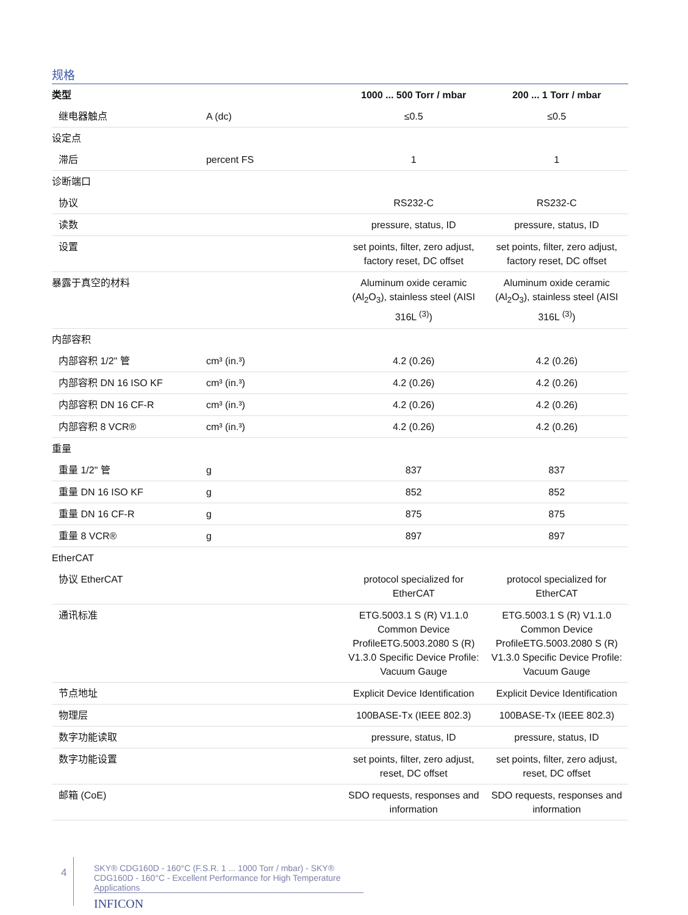规格
| 类型 | | 1000 ... 500 Torr / mbar | 200 ... 1 Torr / mbar |
| --- | --- | --- | --- |
| 继电器触点 | A (dc) | ≤0.5 | ≤0.5 |
| 设定点 | | | |
| 滞后 | percent FS | 1 | 1 |
| 诊断端口 | | | |
| 协议 | | RS232-C | RS232-C |
| 读数 | | pressure, status, ID | pressure, status, ID |
| 设置 | | set points, filter, zero adjust, factory reset, DC offset | set points, filter, zero adjust, factory reset, DC offset |
| 暴露于真空的材料 | | Aluminum oxide ceramic (Al<sub>2</sub>O<sub>3</sub>), stainless steel (AISI 316L <sup>(3)</sup>) | Aluminum oxide ceramic (Al<sub>2</sub>O<sub>3</sub>), stainless steel (AISI 316L <sup>(3)</sup>) |
| 内部容积 | | | |
| 内部容积 1/2" 管 | cm³ (in.³) | 4.2 (0.26) | 4.2 (0.26) |
| 内部容积 DN 16 ISO KF | cm³ (in.³) | 4.2 (0.26) | 4.2 (0.26) |
| 内部容积 DN 16 CF-R | cm³ (in.³) | 4.2 (0.26) | 4.2 (0.26) |
| 内部容积 8 VCR® | cm³ (in.³) | 4.2 (0.26) | 4.2 (0.26) |
| 重量 | | | |
| 重量 1/2" 管 | g | 837 | 837 |
| 重量 DN 16 ISO KF | g | 852 | 852 |
| 重量 DN 16 CF-R | g | 875 | 875 |
| 重量 8 VCR® | g | 897 | 897 |
| EtherCAT | | | |
| 协议 EtherCAT | | protocol specialized for EtherCAT | protocol specialized for EtherCAT |
| 通讯标准 | | ETG.5003.1 S (R) V1.1.0 Common Device ProfileETG.5003.2080 S (R) V1.3.0 Specific Device Profile: Vacuum Gauge | ETG.5003.1 S (R) V1.1.0 Common Device ProfileETG.5003.2080 S (R) V1.3.0 Specific Device Profile: Vacuum Gauge |
| 节点地址 | | Explicit Device Identification | Explicit Device Identification |
| 物理层 | | 100BASE-Tx (IEEE 802.3) | 100BASE-Tx (IEEE 802.3) |
| 数字功能读取 | | pressure, status, ID | pressure, status, ID |
| 数字功能设置 | | set points, filter, zero adjust, reset, DC offset | set points, filter, zero adjust, reset, DC offset |
| 邮箱 (CoE) | | SDO requests, responses and information | SDO requests, responses and information |
4
SKY® CDG160D - 160°C (F.S.R. 1 ... 1000 Torr / mbar) - SKY® CDG160D - 160°C - Excellent Performance for High Temperature Applications
INFICON